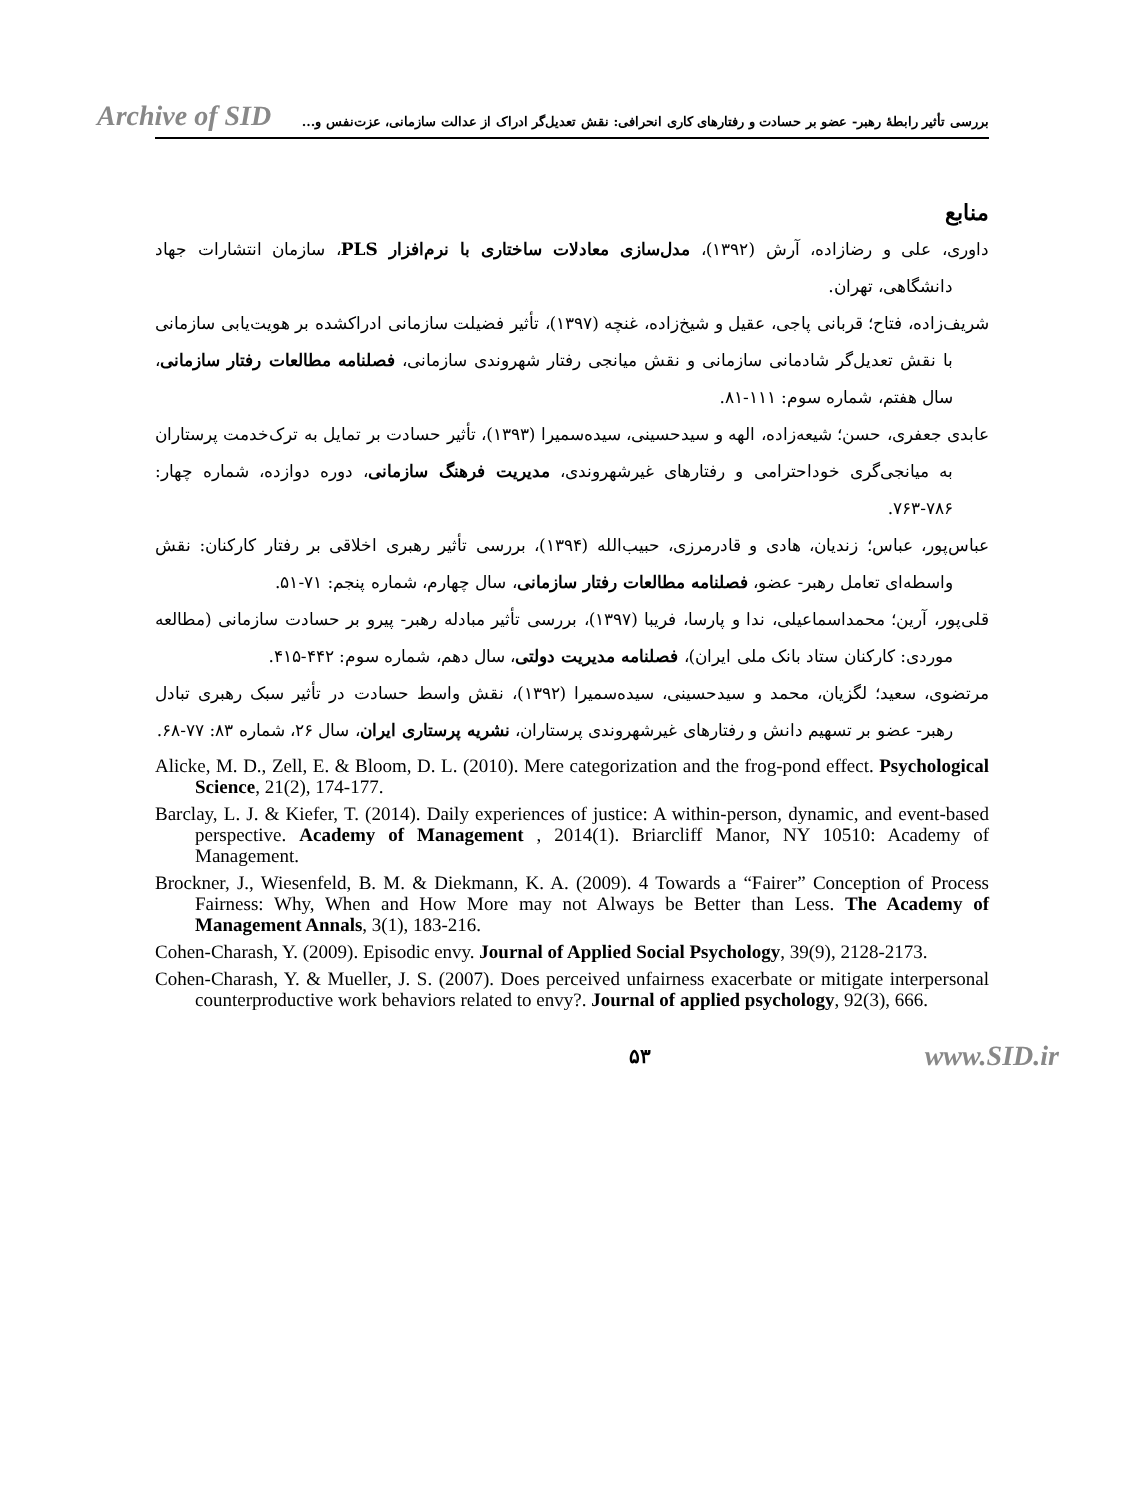Archive of SID
بررسی تأثیر رابطهٔ رهبر- عضو بر حسادت و رفتارهای کاری انحرافی: نقش تعدیل‌گر ادراک از عدالت سازمانی، عزت‌نفس و...
منابع
داوری، علی و رضازاده، آرش (۱۳۹۲)، مدل‌سازی معادلات ساختاری با نرم‌افزار PLS، سازمان انتشارات جهاد دانشگاهی، تهران.
شریف‌زاده، فتاح؛ قربانی پاجی، عقیل و شیخ‌زاده، غنچه (۱۳۹۷)، تأثیر فضیلت سازمانی ادراکشده بر هویت‌یابی سازمانی با نقش تعدیل‌گر شادمانی سازمانی و نقش میانجی رفتار شهروندی سازمانی، فصلنامه مطالعات رفتار سازمانی، سال هفتم، شماره سوم: ۱۱۱-۸۱.
عابدی جعفری، حسن؛ شیعه‌زاده، الهه و سیدحسینی، سیده‌سمیرا (۱۳۹۳)، تأثیر حسادت بر تمایل به ترک‌خدمت پرستاران به میانجی‌گری خوداحترامی و رفتارهای غیرشهروندی، مدیریت فرهنگ سازمانی، دوره دوازده، شماره چهار: ۷۸۶-۷۶۳.
عباس‌پور، عباس؛ زندیان، هادی و قادرمرزی، حبیب‌الله (۱۳۹۴)، بررسی تأثیر رهبری اخلاقی بر رفتار کارکنان: نقش واسطه‌ای تعامل رهبر- عضو، فصلنامه مطالعات رفتار سازمانی، سال چهارم، شماره پنجم: ۷۱-۵۱.
قلی‌پور، آرین؛ محمداسماعیلی، ندا و پارسا، فریبا (۱۳۹۷)، بررسی تأثیر مبادله رهبر- پیرو بر حسادت سازمانی (مطالعه موردی: کارکنان ستاد بانک ملی ایران)، فصلنامه مدیریت دولتی، سال دهم، شماره سوم: ۴۴۲-۴۱۵.
مرتضوی، سعید؛ لگزیان، محمد و سیدحسینی، سیده‌سمیرا (۱۳۹۲)، نقش واسط حسادت در تأثیر سبک رهبری تبادل رهبر- عضو بر تسهیم دانش و رفتارهای غیرشهروندی پرستاران، نشریه پرستاری ایران، سال ۲۶، شماره ۸۳: ۷۷-۶۸.
Alicke, M. D., Zell, E. & Bloom, D. L. (2010). Mere categorization and the frog-pond effect. Psychological Science, 21(2), 174-177.
Barclay, L. J. & Kiefer, T. (2014). Daily experiences of justice: A within-person, dynamic, and event-based perspective. Academy of Management , 2014(1). Briarcliff Manor, NY 10510: Academy of Management.
Brockner, J., Wiesenfeld, B. M. & Diekmann, K. A. (2009). 4 Towards a “Fairer” Conception of Process Fairness: Why, When and How More may not Always be Better than Less. The Academy of Management Annals, 3(1), 183-216.
Cohen-Charash, Y. (2009). Episodic envy. Journal of Applied Social Psychology, 39(9), 2128-2173.
Cohen-Charash, Y. & Mueller, J. S. (2007). Does perceived unfairness exacerbate or mitigate interpersonal counterproductive work behaviors related to envy?. Journal of applied psychology, 92(3), 666.
۵۳ www.SID.ir